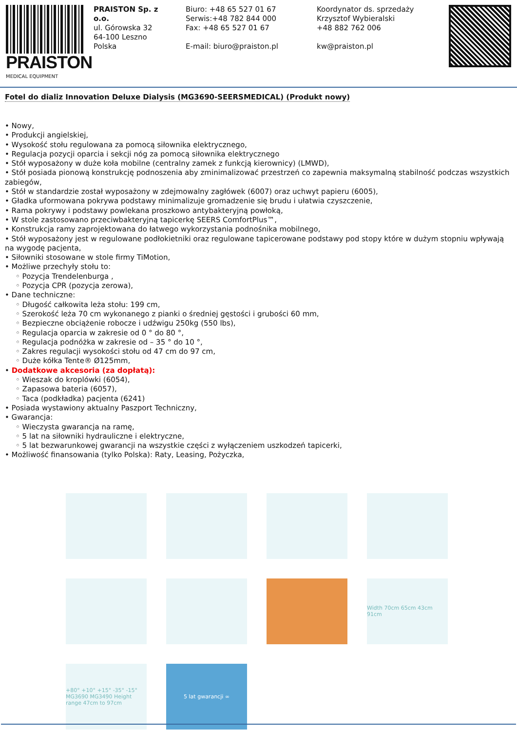PRAISTON
MEDICAL EQUIPMENT
PRAISTON Sp. z o.o.
ul. Górowska 32
64-100 Leszno
Polska
Biuro: +48 65 527 01 67
Serwis:+48 782 844 000
Fax: +48 65 527 01 67
E-mail: biuro@praiston.pl
Koordynator ds. sprzedaży
Krzysztof Wybieralski
+48 882 762 006
kw@praiston.pl
Fotel do dializ Innovation Deluxe Dialysis (MG3690-SEERSMEDICAL) (Produkt nowy)
• Nowy,
• Produkcji angielskiej,
• Wysokość stołu regulowana za pomocą siłownika elektrycznego,
• Regulacja pozycji oparcia i sekcji nóg za pomocą siłownika elektrycznego
• Stół wyposażony w duże koła mobilne (centralny zamek z funkcją kierownicy) (LMWD),
• Stół posiada pionową konstrukcję podnoszenia aby zminimalizować przestrzeń co zapewnia maksymalną stabilność podczas wszystkich zabiegów,
• Stół w standardzie został wyposażony w zdejmowalny zagłówek (6007) oraz uchwyt papieru (6005),
• Gładka uformowana pokrywa podstawy minimalizuje gromadzenie się brudu i ułatwia czyszczenie,
• Rama pokrywy i podstawy powlekana proszkowo antybakteryjną powłoką,
• W stole zastosowano przeciwbakteryjną tapicerkę SEERS ComfortPlus™,
• Konstrukcja ramy zaprojektowana do łatwego wykorzystania podnośnika mobilnego,
• Stół wyposażony jest w regulowane podłokietniki oraz regulowane tapicerowane podstawy pod stopy które w dużym stopniu wpływają na wygodę pacjenta,
• Siłowniki stosowane w stole firmy TiMotion,
• Możliwe przechyły stołu to:
◦ Pozycja Trendelenburga ,
◦ Pozycja CPR (pozycja zerowa),
• Dane techniczne:
◦ Długość całkowita leża stołu: 199 cm,
◦ Szerokość leża 70 cm wykonanego z pianki o średniej gęstości i grubości 60 mm,
◦ Bezpieczne obciążenie robocze i udźwigu 250kg (550 lbs),
◦ Regulacja oparcia w zakresie od 0 ° do 80 °,
◦ Regulacja podnóżka w zakresie od – 35 ° do 10 °,
◦ Zakres regulacji wysokości stołu od 47 cm do 97 cm,
◦ Duże kółka Tente® Ø125mm,
• Dodatkowe akcesoria (za dopłatą):
◦ Wieszak do kroplówki (6054),
◦ Zapasowa bateria (6057),
◦ Taca (podkładka) pacjenta (6241)
• Posiada wystawiony aktualny Paszport Techniczny,
• Gwarancja:
◦ Wieczysta gwarancja na ramę,
◦ 5 lat na siłowniki hydrauliczne i elektryczne,
◦ 5 lat bezwarunkowej gwarancji na wszystkie części z wyłączeniem uszkodzeń tapicerki,
• Możliwość finansowania (tylko Polska): Raty, Leasing, Pożyczka,
Width 70cm 65cm 43cm 91cm
+80° +10° +15° -35° -15° MG3690 MG3490 Height range 47cm to 97cm
5 lat gwarancji ∞